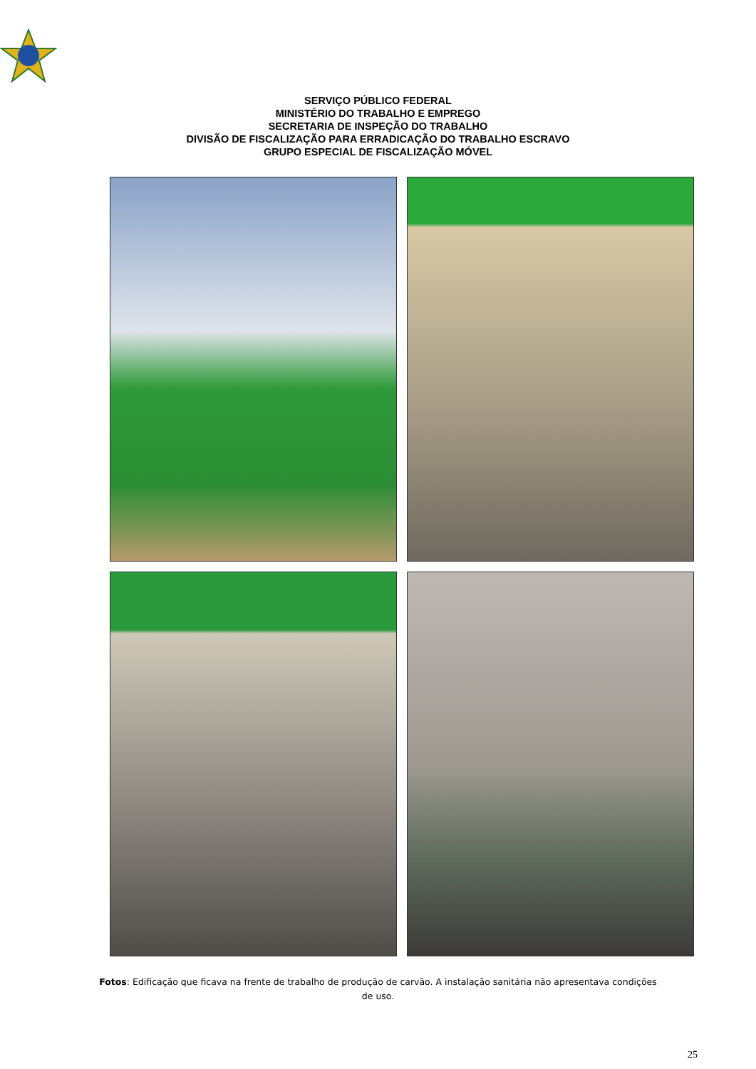SERVIÇO PÚBLICO FEDERAL
MINISTÉRIO DO TRABALHO E EMPREGO
SECRETARIA DE INSPEÇÃO DO TRABALHO
DIVISÃO DE FISCALIZAÇÃO PARA ERRADICAÇÃO DO TRABALHO ESCRAVO
GRUPO ESPECIAL DE FISCALIZAÇÃO MÓVEL
Fotos: Edificação que ficava na frente de trabalho de produção de carvão. A instalação sanitária não apresentava condições de uso.
25